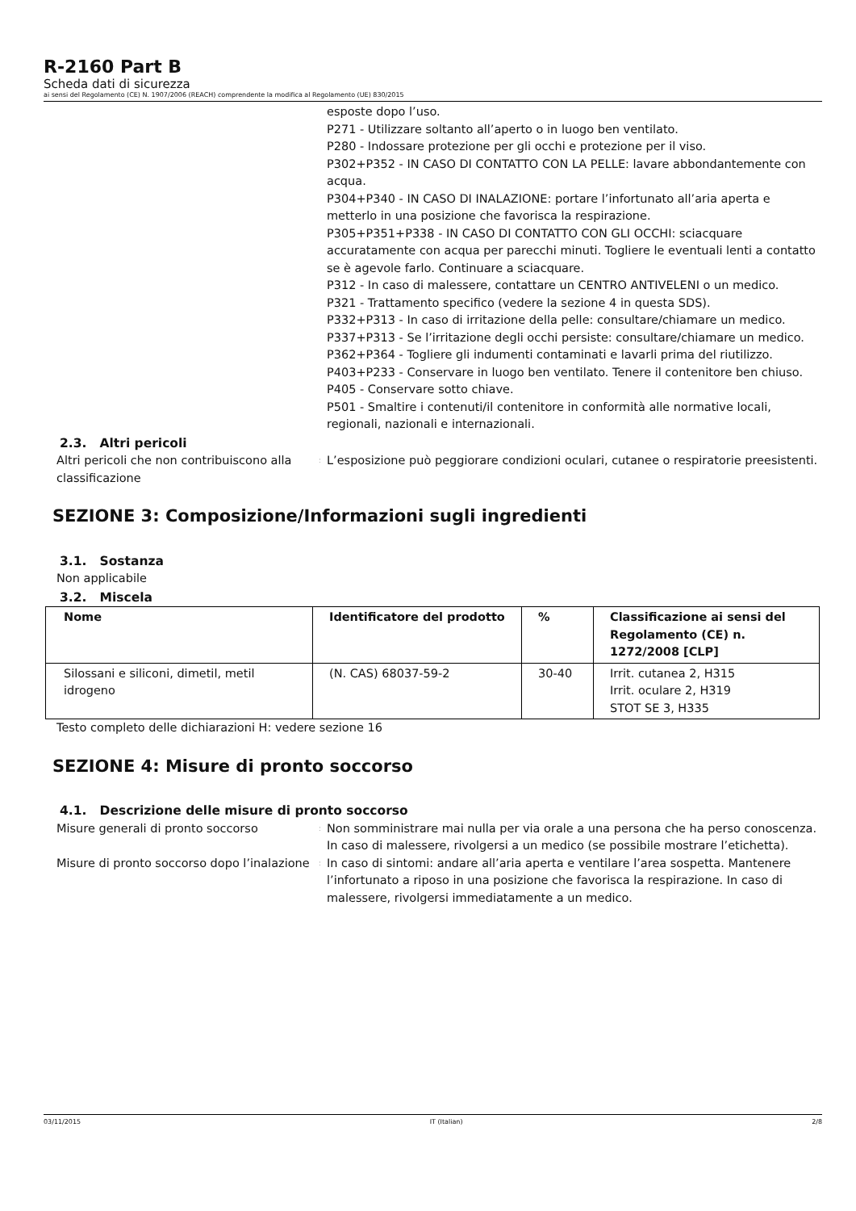R-2160 Part B
Scheda dati di sicurezza
ai sensi del Regolamento (CE) N. 1907/2006 (REACH) comprendente la modifica al Regolamento (UE) 830/2015
esposte dopo l’uso.
P271 - Utilizzare soltanto all’aperto o in luogo ben ventilato.
P280 - Indossare protezione per gli occhi e protezione per il viso.
P302+P352 - IN CASO DI CONTATTO CON LA PELLE: lavare abbondantemente con acqua.
P304+P340 - IN CASO DI INALAZIONE: portare l’infortunato all’aria aperta e metterlo in una posizione che favorisca la respirazione.
P305+P351+P338 - IN CASO DI CONTATTO CON GLI OCCHI: sciacquare accuratamente con acqua per parecchi minuti. Togliere le eventuali lenti a contatto se è agevole farlo. Continuare a sciacquare.
P312 - In caso di malessere, contattare un CENTRO ANTIVELENI o un medico.
P321 - Trattamento specifico (vedere la sezione 4 in questa SDS).
P332+P313 - In caso di irritazione della pelle: consultare/chiamare un medico.
P337+P313 - Se l’irritazione degli occhi persiste: consultare/chiamare un medico.
P362+P364 - Togliere gli indumenti contaminati e lavarli prima del riutilizzo.
P403+P233 - Conservare in luogo ben ventilato. Tenere il contenitore ben chiuso.
P405 - Conservare sotto chiave.
P501 - Smaltire i contenuti/il contenitore in conformità alle normative locali, regionali, nazionali e internazionali.
2.3. Altri pericoli
Altri pericoli che non contribuiscono alla classificazione
:
L’esposizione può peggiorare condizioni oculari, cutanee o respiratorie preesistenti.
SEZIONE 3: Composizione/Informazioni sugli ingredienti
3.1. Sostanza
Non applicabile
3.2. Miscela
| Nome | Identificatore del prodotto | % | Classificazione ai sensi del Regolamento (CE) n. 1272/2008 [CLP] |
| --- | --- | --- | --- |
| Silossani e siliconi, dimetil, metil idrogeno | (N. CAS) 68037-59-2 | 30-40 | Irrit. cutanea 2, H315 Irrit. oculare 2, H319 STOT SE 3, H335 |
Testo completo delle dichiarazioni H: vedere sezione 16
SEZIONE 4: Misure di pronto soccorso
4.1. Descrizione delle misure di pronto soccorso
Misure generali di pronto soccorso
:
Non somministrare mai nulla per via orale a una persona che ha perso conoscenza. In caso di malessere, rivolgersi a un medico (se possibile mostrare l’etichetta).
Misure di pronto soccorso dopo l’inalazione
:
In caso di sintomi: andare all’aria aperta e ventilare l’area sospetta. Mantenere l’infortunato a riposo in una posizione che favorisca la respirazione. In caso di malessere, rivolgersi immediatamente a un medico.
03/11/2015 IT (Italian) 2/8